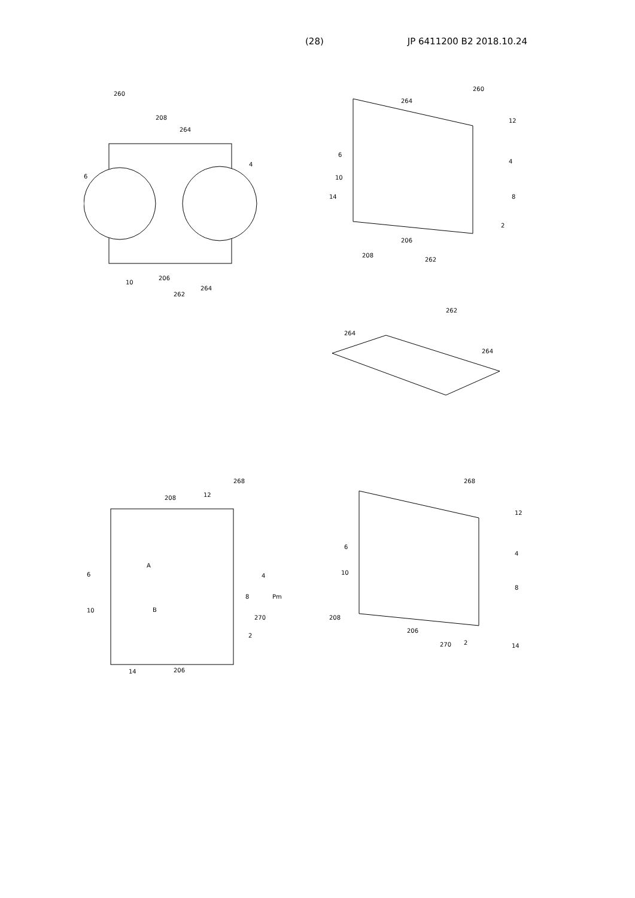(28) JP 6411200 B2 2018.10.24
260
208
264
6
4
10
206
262
264
260
264
12
6
4
10
8
14
2
206
208
262
262
264
264
268
208
12
A
6
4
8
Pm
10
B
270
2
14
206
268
12
6
4
10
8
208
206
270
2
14